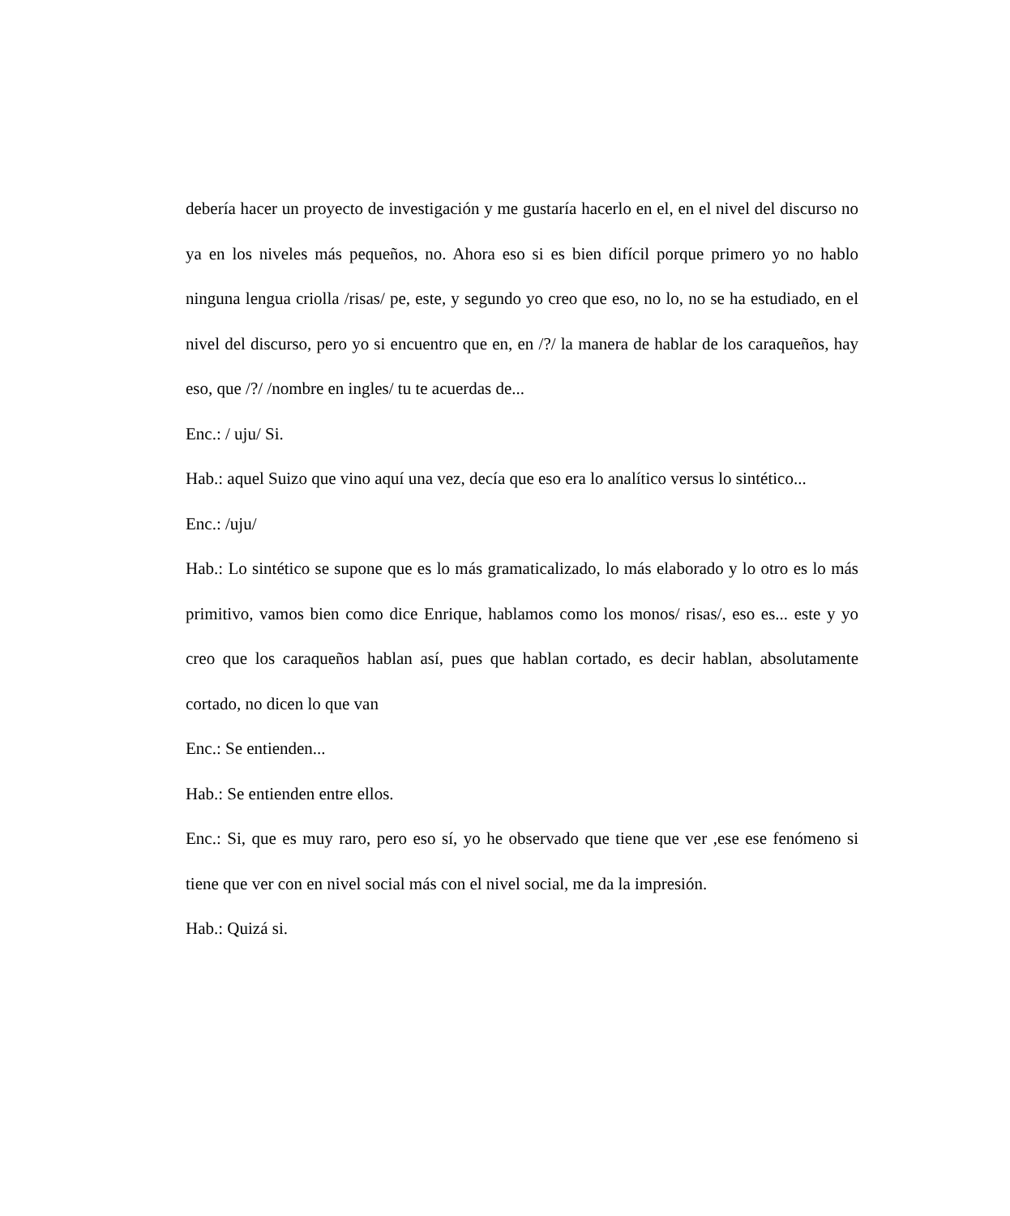debería hacer un proyecto de investigación y me gustaría hacerlo en el, en el nivel del discurso no ya en los niveles más pequeños, no. Ahora eso si es bien difícil porque primero yo no hablo ninguna lengua criolla /risas/ pe, este, y segundo yo creo que eso, no lo, no se ha estudiado, en el nivel del discurso, pero yo si encuentro que en, en /?/ la manera de hablar de los caraqueños, hay eso, que /?/ /nombre en ingles/ tu te acuerdas de...
Enc.: / uju/ Si.
Hab.: aquel Suizo que vino aquí una vez, decía que eso era lo analítico versus lo sintético...
Enc.: /uju/
Hab.: Lo sintético se supone que es lo más gramaticalizado, lo más elaborado y lo otro es lo más primitivo, vamos bien como dice Enrique, hablamos como los monos/ risas/, eso es... este y yo creo que los caraqueños hablan así, pues que hablan cortado, es decir hablan, absolutamente cortado, no dicen lo que van
Enc.: Se entienden...
Hab.: Se entienden entre ellos.
Enc.: Si, que es muy raro, pero eso sí, yo he observado que tiene que ver ,ese ese fenómeno si tiene que ver con en nivel social más con el nivel social, me da la impresión.
Hab.: Quizá si.